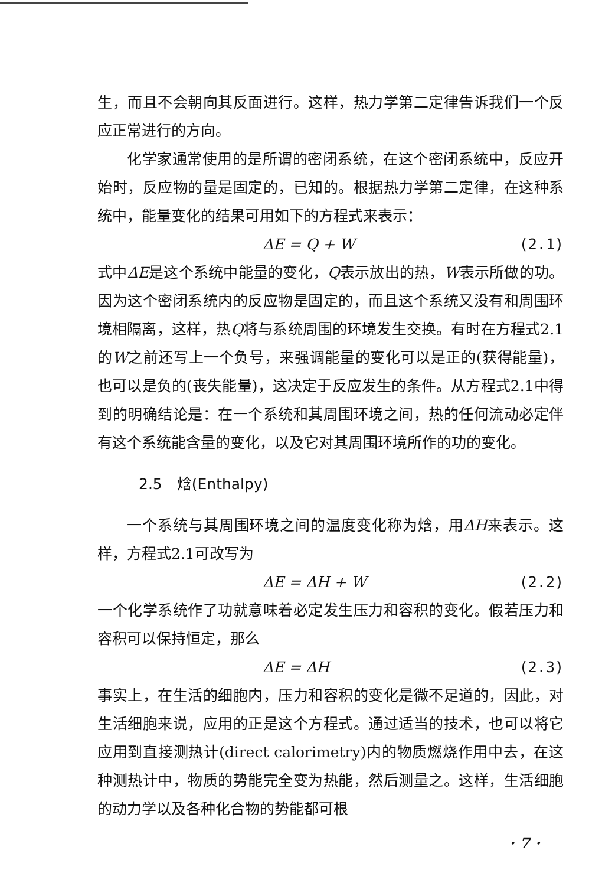生，而且不会朝向其反面进行。这样，热力学第二定律告诉我们一个反应正常进行的方向。
化学家通常使用的是所谓的密闭系统，在这个密闭系统中，反应开始时，反应物的量是固定的，已知的。根据热力学第二定律，在这种系统中，能量变化的结果可用如下的方程式来表示：
ΔE = Q + W (2.1)
式中ΔE是这个系统中能量的变化，Q表示放出的热，W表示所做的功。因为这个密闭系统内的反应物是固定的，而且这个系统又没有和周围环境相隔离，这样，热Q将与系统周围的环境发生交换。有时在方程式2.1的W之前还写上一个负号，来强调能量的变化可以是正的(获得能量)，也可以是负的(丧失能量)，这决定于反应发生的条件。从方程式2.1中得到的明确结论是：在一个系统和其周围环境之间，热的任何流动必定伴有这个系统能含量的变化，以及它对其周围环境所作的功的变化。
2.5　焓(Enthalpy)
一个系统与其周围环境之间的温度变化称为焓，用ΔH来表示。这样，方程式2.1可改写为
ΔE = ΔH + W (2.2)
一个化学系统作了功就意味着必定发生压力和容积的变化。假若压力和容积可以保持恒定，那么
ΔE = ΔH (2.3)
事实上，在生活的细胞内，压力和容积的变化是微不足道的，因此，对生活细胞来说，应用的正是这个方程式。通过适当的技术，也可以将它应用到直接测热计(direct calorimetry)内的物质燃烧作用中去，在这种测热计中，物质的势能完全变为热能，然后测量之。这样，生活细胞的动力学以及各种化合物的势能都可根
· 7 ·